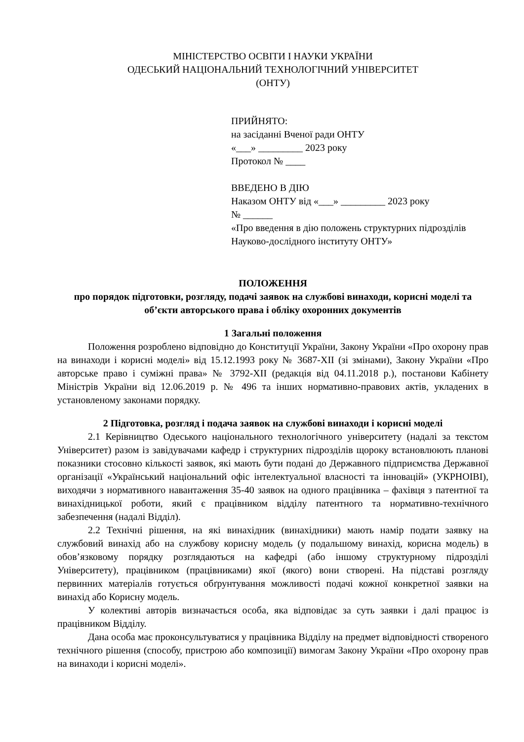МІНІСТЕРСТВО ОСВІТИ І НАУКИ УКРАЇНИ
ОДЕСЬКИЙ НАЦІОНАЛЬНИЙ ТЕХНОЛОГІЧНИЙ УНІВЕРСИТЕТ
(ОНТУ)
ПРИЙНЯТО:
на засіданні Вченої ради ОНТУ
«___» _________ 2023 року
Протокол № ____
ВВЕДЕНО В ДІЮ
Наказом ОНТУ від «___» _________ 2023 року
№ ______
«Про введення в дію положень структурних підрозділів Науково-дослідного інституту ОНТУ»
ПОЛОЖЕННЯ
про порядок підготовки, розгляду, подачі заявок на службові винаходи, корисні моделі та об’єкти авторського права і обліку охоронних документів
1 Загальні положення
Положення розроблено відповідно до Конституції України, Закону України «Про охорону прав на винаходи і корисні моделі» від 15.12.1993 року № 3687-XII (зі змінами), Закону України «Про авторське право і суміжні права» № 3792-XII (редакція від 04.11.2018 р.), постанови Кабінету Міністрів України від 12.06.2019 р. № 496 та інших нормативно-правових актів, укладених в установленому законами порядку.
2 Підготовка, розгляд і подача заявок на службові винаходи і корисні моделі
2.1 Керівництво Одеського національного технологічного університету (надалі за текстом Університет) разом із завідувачами кафедр і структурних підрозділів щороку встановлюють планові показники стосовно кількості заявок, які мають бути подані до Державного підприємства Державної організації «Український національний офіс інтелектуальної власності та інновацій» (УКРНОІВІ), виходячи з нормативного навантаження 35-40 заявок на одного працівника – фахівця з патентної та винахідницької роботи, який є працівником відділу патентного та нормативно-технічного забезпечення (надалі Відділ).
2.2 Технічні рішення, на які винахідник (винахідники) мають намір подати заявку на службовий винахід або на службову корисну модель (у подальшому винахід, корисна модель) в обов’язковому порядку розглядаються на кафедрі (або іншому структурному підрозділі Університету), працівником (працівниками) якої (якого) вони створені. На підставі розгляду первинних матеріалів готується обґрунтування можливості подачі кожної конкретної заявки на винахід або Корисну модель.
У колективі авторів визначається особа, яка відповідає за суть заявки і далі працює із працівником Відділу.
Дана особа має проконсультуватися у працівника Відділу на предмет відповідності створеного технічного рішення (способу, пристрою або композиції) вимогам Закону України «Про охорону прав на винаходи і корисні моделі».